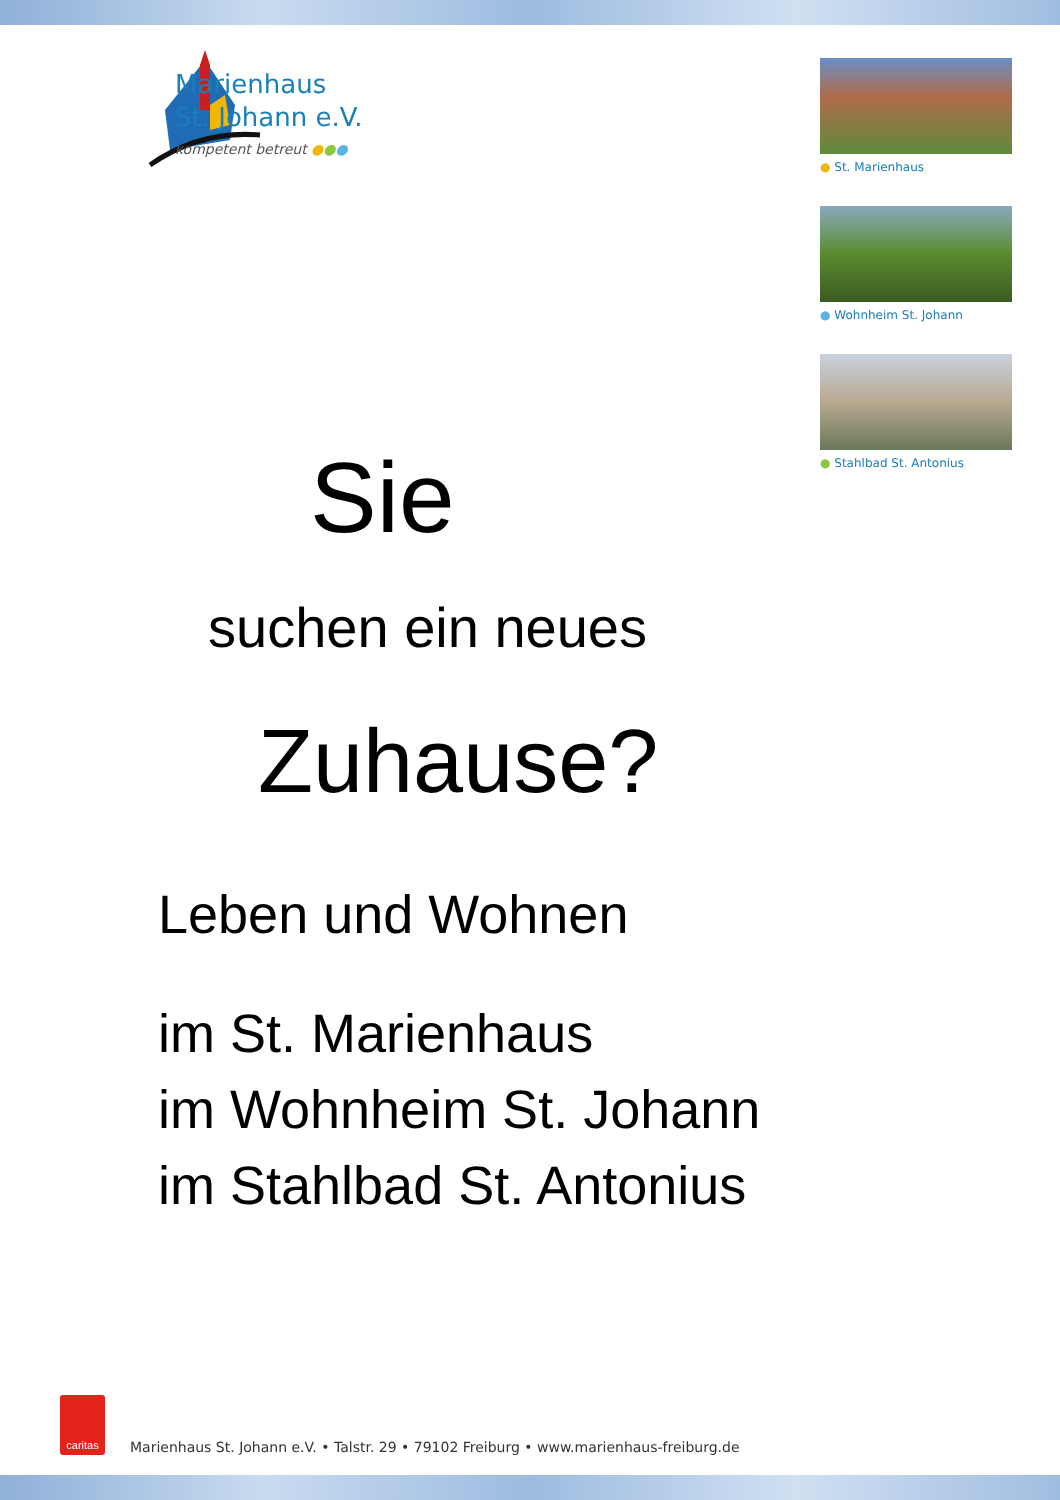Marienhaus
St. Johann e.V.
kompetent betreut ●●●
● St. Marienhaus
● Wohnheim St. Johann
● Stahlbad St. Antonius
Sie
suchen ein neues
Zuhause?
Leben und Wohnen
im St. Marienhaus
im Wohnheim St. Johann
im Stahlbad St. Antonius
caritas
Marienhaus St. Johann e.V. • Talstr. 29 • 79102 Freiburg • www.marienhaus-freiburg.de